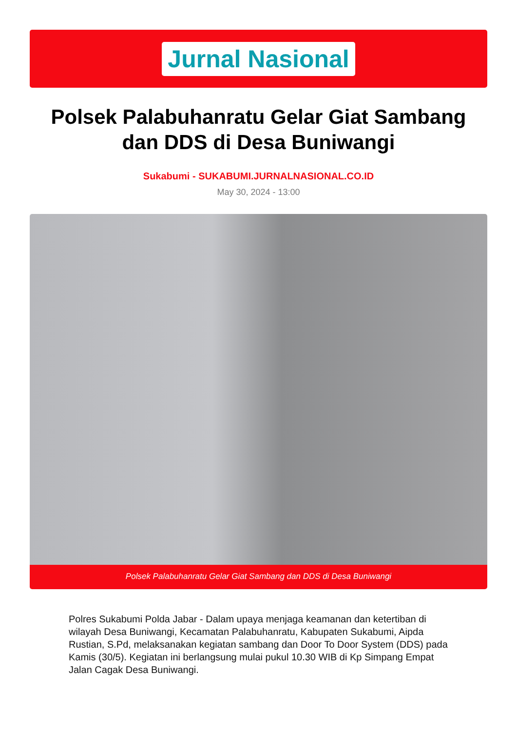Jurnal Nasional
Polsek Palabuhanratu Gelar Giat Sambang dan DDS di Desa Buniwangi
Sukabumi - SUKABUMI.JURNALNASIONAL.CO.ID
May 30, 2024 - 13:00
Polsek Palabuhanratu Gelar Giat Sambang dan DDS di Desa Buniwangi
Polres Sukabumi Polda Jabar - Dalam upaya menjaga keamanan dan ketertiban di wilayah Desa Buniwangi, Kecamatan Palabuhanratu, Kabupaten Sukabumi, Aipda Rustian, S.Pd, melaksanakan kegiatan sambang dan Door To Door System (DDS) pada Kamis (30/5). Kegiatan ini berlangsung mulai pukul 10.30 WIB di Kp Simpang Empat Jalan Cagak Desa Buniwangi.